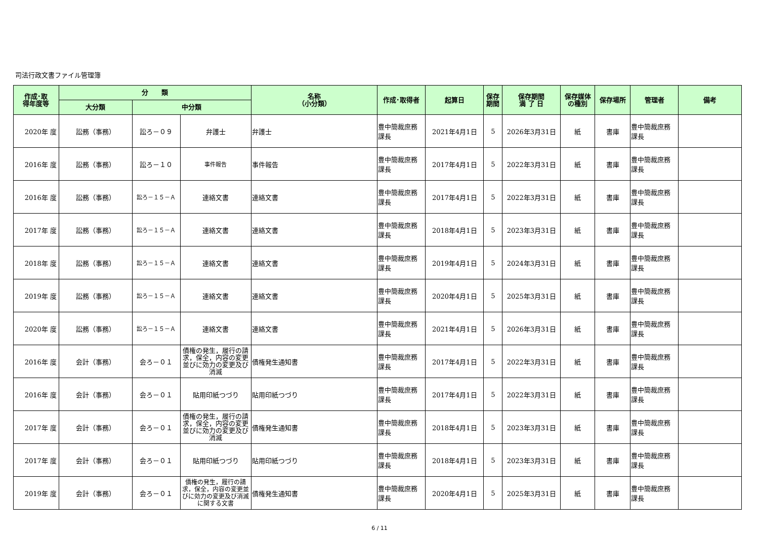司法行政文書ファイル管理簿
| 作成･取 得年度等 | 分 類 | | | 名称 （小分類） | 作成･取得者 | 起算日 | 保存 期間 | 保存期間 満 了 日 | 保存媒体 の種別 | 保存場所 | 管理者 | 備考 |
| --- | --- | --- | --- | --- | --- | --- | --- | --- | --- | --- | --- | --- |
| | 大分類 | 中分類 | | | | | | | | | | |
| 2020年 度 | 訟務（事務） | 訟ろ－０９ | 弁護士 | 弁護士 | 豊中簡裁庶務 課長 | 2021年4月1日 | 5 | 2026年3月31日 | 紙 | 書庫 | 豊中簡裁庶務 課長 | |
| 2016年 度 | 訟務（事務） | 訟ろ－１０ | 事件報告 | 事件報告 | 豊中簡裁庶務 課長 | 2017年4月1日 | 5 | 2022年3月31日 | 紙 | 書庫 | 豊中簡裁庶務 課長 | |
| 2016年 度 | 訟務（事務） | 訟ろ－１５－Ａ | 連絡文書 | 連絡文書 | 豊中簡裁庶務 課長 | 2017年4月1日 | 5 | 2022年3月31日 | 紙 | 書庫 | 豊中簡裁庶務 課長 | |
| 2017年 度 | 訟務（事務） | 訟ろ－１５－Ａ | 連絡文書 | 連絡文書 | 豊中簡裁庶務 課長 | 2018年4月1日 | 5 | 2023年3月31日 | 紙 | 書庫 | 豊中簡裁庶務 課長 | |
| 2018年 度 | 訟務（事務） | 訟ろ－１５－Ａ | 連絡文書 | 連絡文書 | 豊中簡裁庶務 課長 | 2019年4月1日 | 5 | 2024年3月31日 | 紙 | 書庫 | 豊中簡裁庶務 課長 | |
| 2019年 度 | 訟務（事務） | 訟ろ－１５－Ａ | 連絡文書 | 連絡文書 | 豊中簡裁庶務 課長 | 2020年4月1日 | 5 | 2025年3月31日 | 紙 | 書庫 | 豊中簡裁庶務 課長 | |
| 2020年 度 | 訟務（事務） | 訟ろ－１５－Ａ | 連絡文書 | 連絡文書 | 豊中簡裁庶務 課長 | 2021年4月1日 | 5 | 2026年3月31日 | 紙 | 書庫 | 豊中簡裁庶務 課長 | |
| 2016年 度 | 会計（事務） | 会ろ－０１ | 債権の発生，履行の請求，保全，内容の変更並びに効力の変更及び消滅 | 債権発生通知書 | 豊中簡裁庶務 課長 | 2017年4月1日 | 5 | 2022年3月31日 | 紙 | 書庫 | 豊中簡裁庶務 課長 | |
| 2016年 度 | 会計（事務） | 会ろ－０１ | 貼用印紙つづり | 貼用印紙つづり | 豊中簡裁庶務 課長 | 2017年4月1日 | 5 | 2022年3月31日 | 紙 | 書庫 | 豊中簡裁庶務 課長 | |
| 2017年 度 | 会計（事務） | 会ろ－０１ | 債権の発生，履行の請求，保全，内容の変更並びに効力の変更及び消滅 | 債権発生通知書 | 豊中簡裁庶務 課長 | 2018年4月1日 | 5 | 2023年3月31日 | 紙 | 書庫 | 豊中簡裁庶務 課長 | |
| 2017年 度 | 会計（事務） | 会ろ－０１ | 貼用印紙つづり | 貼用印紙つづり | 豊中簡裁庶務 課長 | 2018年4月1日 | 5 | 2023年3月31日 | 紙 | 書庫 | 豊中簡裁庶務 課長 | |
| 2019年 度 | 会計（事務） | 会ろ－０１ | 債権の発生，履行の請求，保全，内容の変更並びに効力の変更及び消滅に関する文書 | 債権発生通知書 | 豊中簡裁庶務 課長 | 2020年4月1日 | 5 | 2025年3月31日 | 紙 | 書庫 | 豊中簡裁庶務 課長 | |
6 / 11